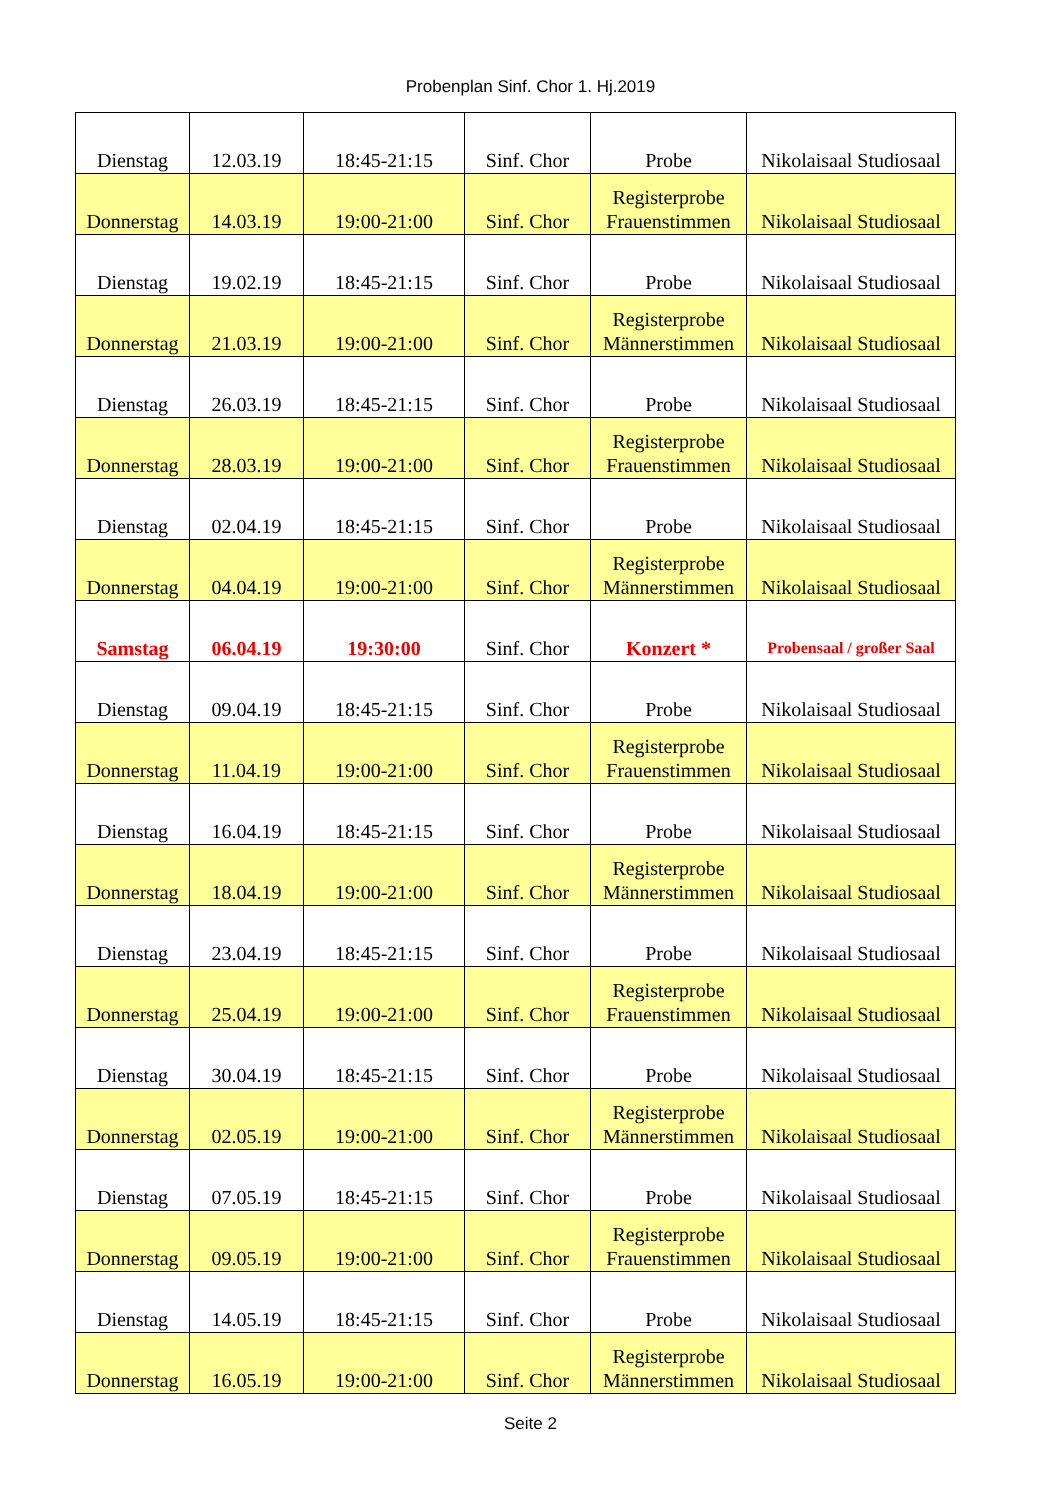Probenplan Sinf. Chor 1. Hj.2019
| Dienstag | 12.03.19 | 18:45-21:15 | Sinf. Chor | Probe | Nikolaisaal Studiosaal |
| Donnerstag | 14.03.19 | 19:00-21:00 | Sinf. Chor | Registerprobe Frauenstimmen | Nikolaisaal Studiosaal |
| Dienstag | 19.02.19 | 18:45-21:15 | Sinf. Chor | Probe | Nikolaisaal Studiosaal |
| Donnerstag | 21.03.19 | 19:00-21:00 | Sinf. Chor | Registerprobe Männerstimmen | Nikolaisaal Studiosaal |
| Dienstag | 26.03.19 | 18:45-21:15 | Sinf. Chor | Probe | Nikolaisaal Studiosaal |
| Donnerstag | 28.03.19 | 19:00-21:00 | Sinf. Chor | Registerprobe Frauenstimmen | Nikolaisaal Studiosaal |
| Dienstag | 02.04.19 | 18:45-21:15 | Sinf. Chor | Probe | Nikolaisaal Studiosaal |
| Donnerstag | 04.04.19 | 19:00-21:00 | Sinf. Chor | Registerprobe Männerstimmen | Nikolaisaal Studiosaal |
| Samstag | 06.04.19 | 19:30:00 | Sinf. Chor | Konzert * | Probensaal / großer Saal |
| Dienstag | 09.04.19 | 18:45-21:15 | Sinf. Chor | Probe | Nikolaisaal Studiosaal |
| Donnerstag | 11.04.19 | 19:00-21:00 | Sinf. Chor | Registerprobe Frauenstimmen | Nikolaisaal Studiosaal |
| Dienstag | 16.04.19 | 18:45-21:15 | Sinf. Chor | Probe | Nikolaisaal Studiosaal |
| Donnerstag | 18.04.19 | 19:00-21:00 | Sinf. Chor | Registerprobe Männerstimmen | Nikolaisaal Studiosaal |
| Dienstag | 23.04.19 | 18:45-21:15 | Sinf. Chor | Probe | Nikolaisaal Studiosaal |
| Donnerstag | 25.04.19 | 19:00-21:00 | Sinf. Chor | Registerprobe Frauenstimmen | Nikolaisaal Studiosaal |
| Dienstag | 30.04.19 | 18:45-21:15 | Sinf. Chor | Probe | Nikolaisaal Studiosaal |
| Donnerstag | 02.05.19 | 19:00-21:00 | Sinf. Chor | Registerprobe Männerstimmen | Nikolaisaal Studiosaal |
| Dienstag | 07.05.19 | 18:45-21:15 | Sinf. Chor | Probe | Nikolaisaal Studiosaal |
| Donnerstag | 09.05.19 | 19:00-21:00 | Sinf. Chor | Registerprobe Frauenstimmen | Nikolaisaal Studiosaal |
| Dienstag | 14.05.19 | 18:45-21:15 | Sinf. Chor | Probe | Nikolaisaal Studiosaal |
| Donnerstag | 16.05.19 | 19:00-21:00 | Sinf. Chor | Registerprobe Männerstimmen | Nikolaisaal Studiosaal |
Seite 2